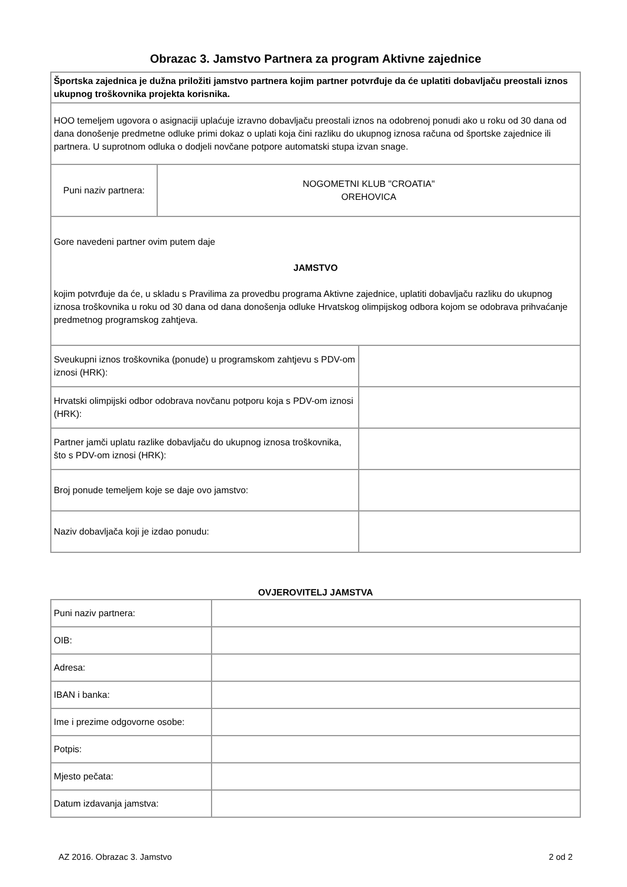Obrazac 3. Jamstvo Partnera za program Aktivne zajednice
| Športska zajednica je dužna priložiti jamstvo partnera kojim partner potvrđuje da će uplatiti dobavljaču preostali iznos ukupnog troškovnika projekta korisnika. | | |
| HOO temeljem ugovora o asignaciji uplaćuje izravno dobavljaču preostali iznos na odobrenoj ponudi ako u roku od 30 dana od dana donošenje predmetne odluke primi dokaz o uplati koja čini razliku do ukupnog iznosa računa od športske zajednice ili partnera. U suprotnom odluka o dodjeli novčane potpore automatski stupa izvan snage. | | |
| Puni naziv partnera: | NOGOMETNI KLUB "CROATIA" OREHOVICA | |
| Gore navedeni partner ovim putem daje JAMSTVO kojim potvrđuje da će, u skladu s Pravilima za provedbu programa Aktivne zajednice, uplatiti dobavljaču razliku do ukupnog iznosa troškovnika u roku od 30 dana od dana donošenja odluke Hrvatskog olimpijskog odbora kojom se odobrava prihvaćanje predmetnog programskog zahtjeva. | | |
| Sveukupni iznos troškovnika (ponude) u programskom zahtjevu s PDV-om iznosi (HRK): | | |
| Hrvatski olimpijski odbor odobrava novčanu potporu koja s PDV-om iznosi (HRK): | | |
| Partner jamči uplatu razlike dobavljaču do ukupnog iznosa troškovnika, što s PDV-om iznosi (HRK): | | |
| Broj ponude temeljem koje se daje ovo jamstvo: | | |
| Naziv dobavljača koji je izdao ponudu: | | |
OVJEROVITELJ JAMSTVA
| Puni naziv partnera: | |
| OIB: | |
| Adresa: | |
| IBAN i banka: | |
| Ime i prezime odgovorne osobe: | |
| Potpis: | |
| Mjesto pečata: | |
| Datum izdavanja jamstva: | |
AZ 2016. Obrazac 3. Jamstvo 2 od 2